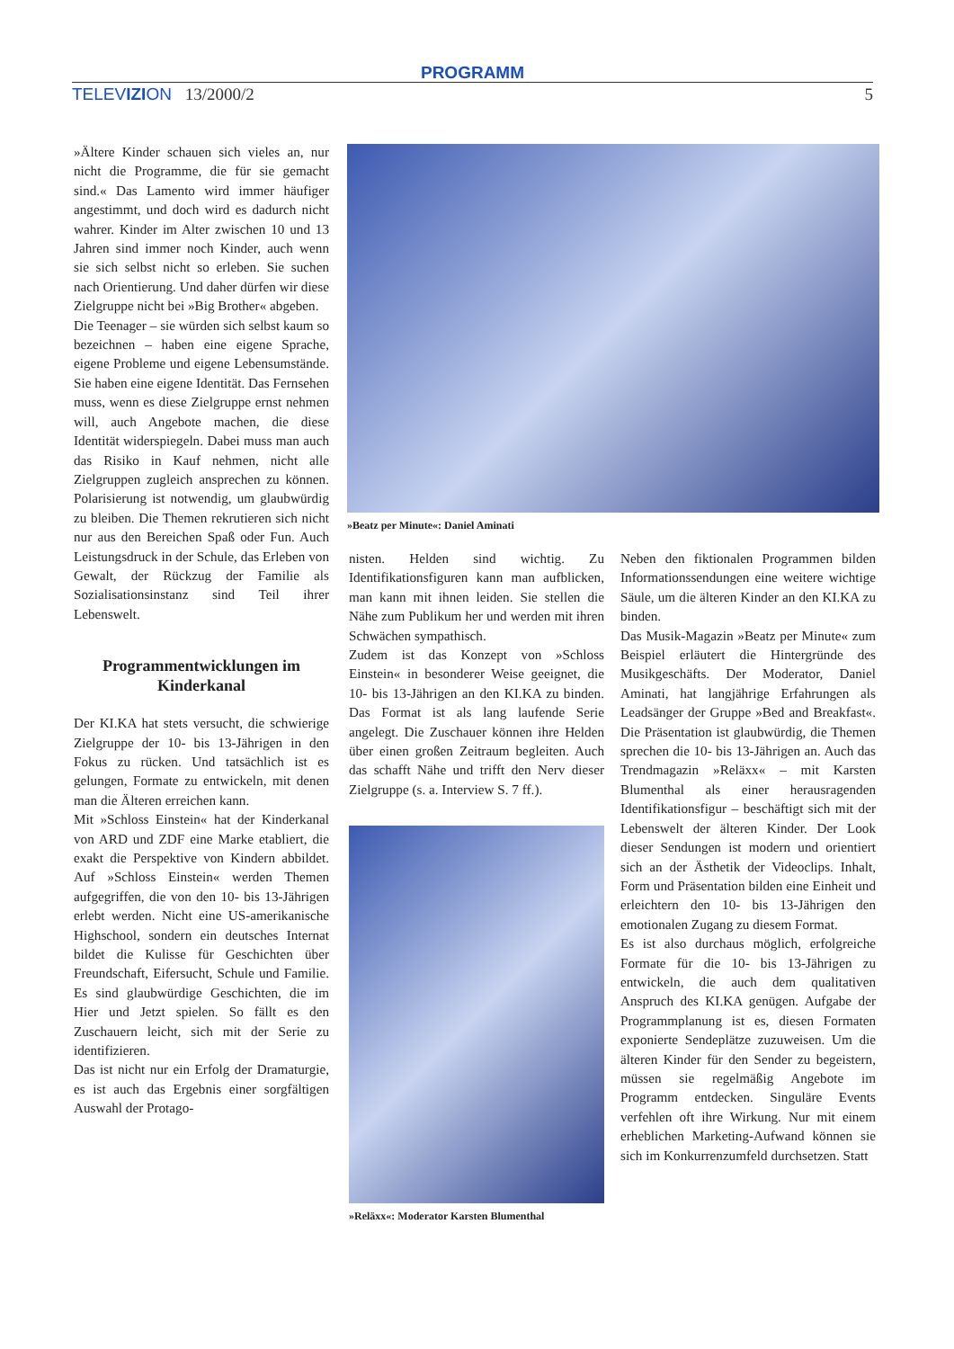PROGRAMM
TELEVIZION 13/2000/2 5
»Ältere Kinder schauen sich vieles an, nur nicht die Programme, die für sie gemacht sind.« Das Lamento wird immer häufiger angestimmt, und doch wird es dadurch nicht wahrer. Kinder im Alter zwischen 10 und 13 Jahren sind immer noch Kinder, auch wenn sie sich selbst nicht so erleben. Sie suchen nach Orientierung. Und daher dürfen wir diese Zielgruppe nicht bei »Big Brother« abgeben.
Die Teenager – sie würden sich selbst kaum so bezeichnen – haben eine eigene Sprache, eigene Probleme und eigene Lebensumstände. Sie haben eine eigene Identität. Das Fernsehen muss, wenn es diese Zielgruppe ernst nehmen will, auch Angebote machen, die diese Identität widerspiegeln. Dabei muss man auch das Risiko in Kauf nehmen, nicht alle Zielgruppen zugleich ansprechen zu können. Polarisierung ist notwendig, um glaubwürdig zu bleiben. Die Themen rekrutieren sich nicht nur aus den Bereichen Spaß oder Fun. Auch Leistungsdruck in der Schule, das Erleben von Gewalt, der Rückzug der Familie als Sozialisationsinstanz sind Teil ihrer Lebenswelt.
Programmentwicklungen im Kinderkanal
Der KI.KA hat stets versucht, die schwierige Zielgruppe der 10- bis 13-Jährigen in den Fokus zu rücken. Und tatsächlich ist es gelungen, Formate zu entwickeln, mit denen man die Älteren erreichen kann.
Mit »Schloss Einstein« hat der Kinderkanal von ARD und ZDF eine Marke etabliert, die exakt die Perspektive von Kindern abbildet. Auf »Schloss Einstein« werden Themen aufgegriffen, die von den 10- bis 13-Jährigen erlebt werden. Nicht eine US-amerikanische Highschool, sondern ein deutsches Internat bildet die Kulisse für Geschichten über Freundschaft, Eifersucht, Schule und Familie. Es sind glaubwürdige Geschichten, die im Hier und Jetzt spielen. So fällt es den Zuschauern leicht, sich mit der Serie zu identifizieren.
Das ist nicht nur ein Erfolg der Dramaturgie, es ist auch das Ergebnis einer sorgfältigen Auswahl der Protago-
»Beatz per Minute«: Daniel Aminati
nisten. Helden sind wichtig. Zu Identifikationsfiguren kann man aufblicken, man kann mit ihnen leiden. Sie stellen die Nähe zum Publikum her und werden mit ihren Schwächen sympathisch.
Zudem ist das Konzept von »Schloss Einstein« in besonderer Weise geeignet, die 10- bis 13-Jährigen an den KI.KA zu binden. Das Format ist als lang laufende Serie angelegt. Die Zuschauer können ihre Helden über einen großen Zeitraum begleiten. Auch das schafft Nähe und trifft den Nerv dieser Zielgruppe (s. a. Interview S. 7 ff.).
»Reläxx«: Moderator Karsten Blumenthal
Neben den fiktionalen Programmen bilden Informationssendungen eine weitere wichtige Säule, um die älteren Kinder an den KI.KA zu binden.
Das Musik-Magazin »Beatz per Minute« zum Beispiel erläutert die Hintergründe des Musikgeschäfts. Der Moderator, Daniel Aminati, hat langjährige Erfahrungen als Leadsänger der Gruppe »Bed and Breakfast«. Die Präsentation ist glaubwürdig, die Themen sprechen die 10- bis 13-Jährigen an. Auch das Trendmagazin »Reläxx« – mit Karsten Blumenthal als einer herausragenden Identifikationsfigur – beschäftigt sich mit der Lebenswelt der älteren Kinder. Der Look dieser Sendungen ist modern und orientiert sich an der Ästhetik der Videoclips. Inhalt, Form und Präsentation bilden eine Einheit und erleichtern den 10- bis 13-Jährigen den emotionalen Zugang zu diesem Format.
Es ist also durchaus möglich, erfolgreiche Formate für die 10- bis 13-Jährigen zu entwickeln, die auch dem qualitativen Anspruch des KI.KA genügen. Aufgabe der Programmplanung ist es, diesen Formaten exponierte Sendeplätze zuzuweisen. Um die älteren Kinder für den Sender zu begeistern, müssen sie regelmäßig Angebote im Programm entdecken. Singuläre Events verfehlen oft ihre Wirkung. Nur mit einem erheblichen Marketing-Aufwand können sie sich im Konkurrenzumfeld durchsetzen. Statt